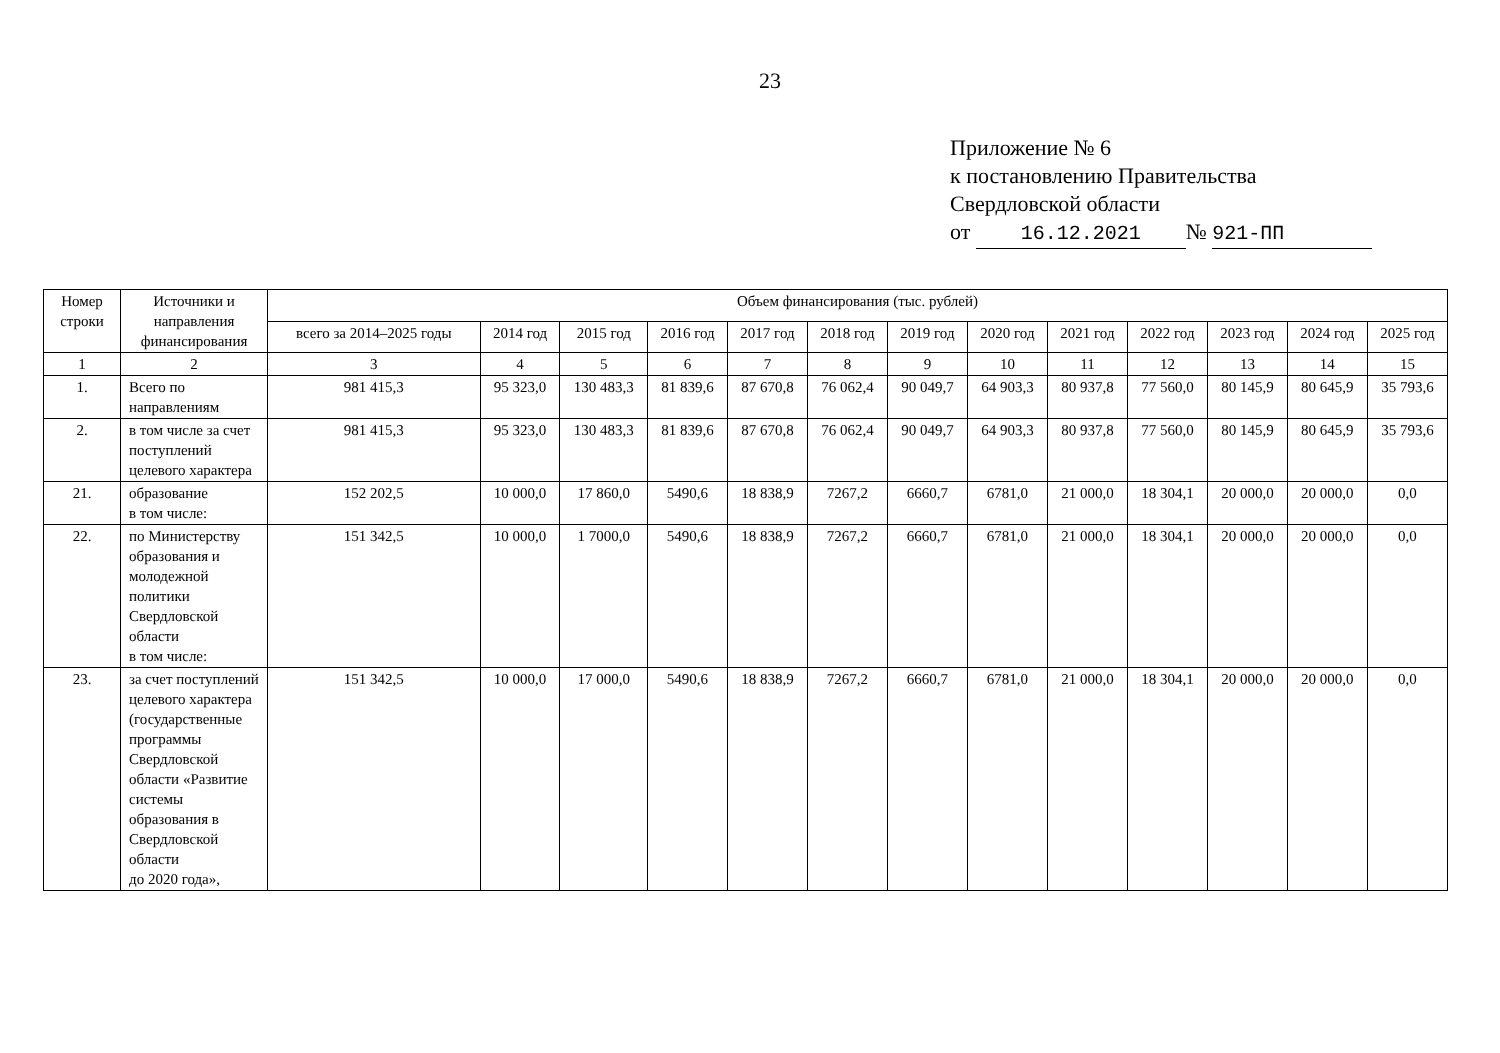23
Приложение № 6
к постановлению Правительства
Свердловской области
от 16.12.2021 № 921-ПП
| Номер строки | Источники и направления финансирования | Объем финансирования (тыс. рублей) | | | | | | | | | | | | |
| --- | --- | --- | --- | --- | --- | --- | --- | --- | --- | --- | --- | --- | --- | --- |
| | | всего за 2014–2025 годы | 2014 год | 2015 год | 2016 год | 2017 год | 2018 год | 2019 год | 2020 год | 2021 год | 2022 год | 2023 год | 2024 год | 2025 год |
| 1 | 2 | 3 | 4 | 5 | 6 | 7 | 8 | 9 | 10 | 11 | 12 | 13 | 14 | 15 |
| 1. | Всего по направлениям | 981 415,3 | 95 323,0 | 130 483,3 | 81 839,6 | 87 670,8 | 76 062,4 | 90 049,7 | 64 903,3 | 80 937,8 | 77 560,0 | 80 145,9 | 80 645,9 | 35 793,6 |
| 2. | в том числе за счет поступлений целевого характера | 981 415,3 | 95 323,0 | 130 483,3 | 81 839,6 | 87 670,8 | 76 062,4 | 90 049,7 | 64 903,3 | 80 937,8 | 77 560,0 | 80 145,9 | 80 645,9 | 35 793,6 |
| 21. | образование в том числе: | 152 202,5 | 10 000,0 | 17 860,0 | 5490,6 | 18 838,9 | 7267,2 | 6660,7 | 6781,0 | 21 000,0 | 18 304,1 | 20 000,0 | 20 000,0 | 0,0 |
| 22. | по Министерству образования и молодежной политики Свердловской области в том числе: | 151 342,5 | 10 000,0 | 1 7000,0 | 5490,6 | 18 838,9 | 7267,2 | 6660,7 | 6781,0 | 21 000,0 | 18 304,1 | 20 000,0 | 20 000,0 | 0,0 |
| 23. | за счет поступлений целевого характера (государственные программы Свердловской области «Развитие системы образования в Свердловской области до 2020 года», | 151 342,5 | 10 000,0 | 17 000,0 | 5490,6 | 18 838,9 | 7267,2 | 6660,7 | 6781,0 | 21 000,0 | 18 304,1 | 20 000,0 | 20 000,0 | 0,0 |